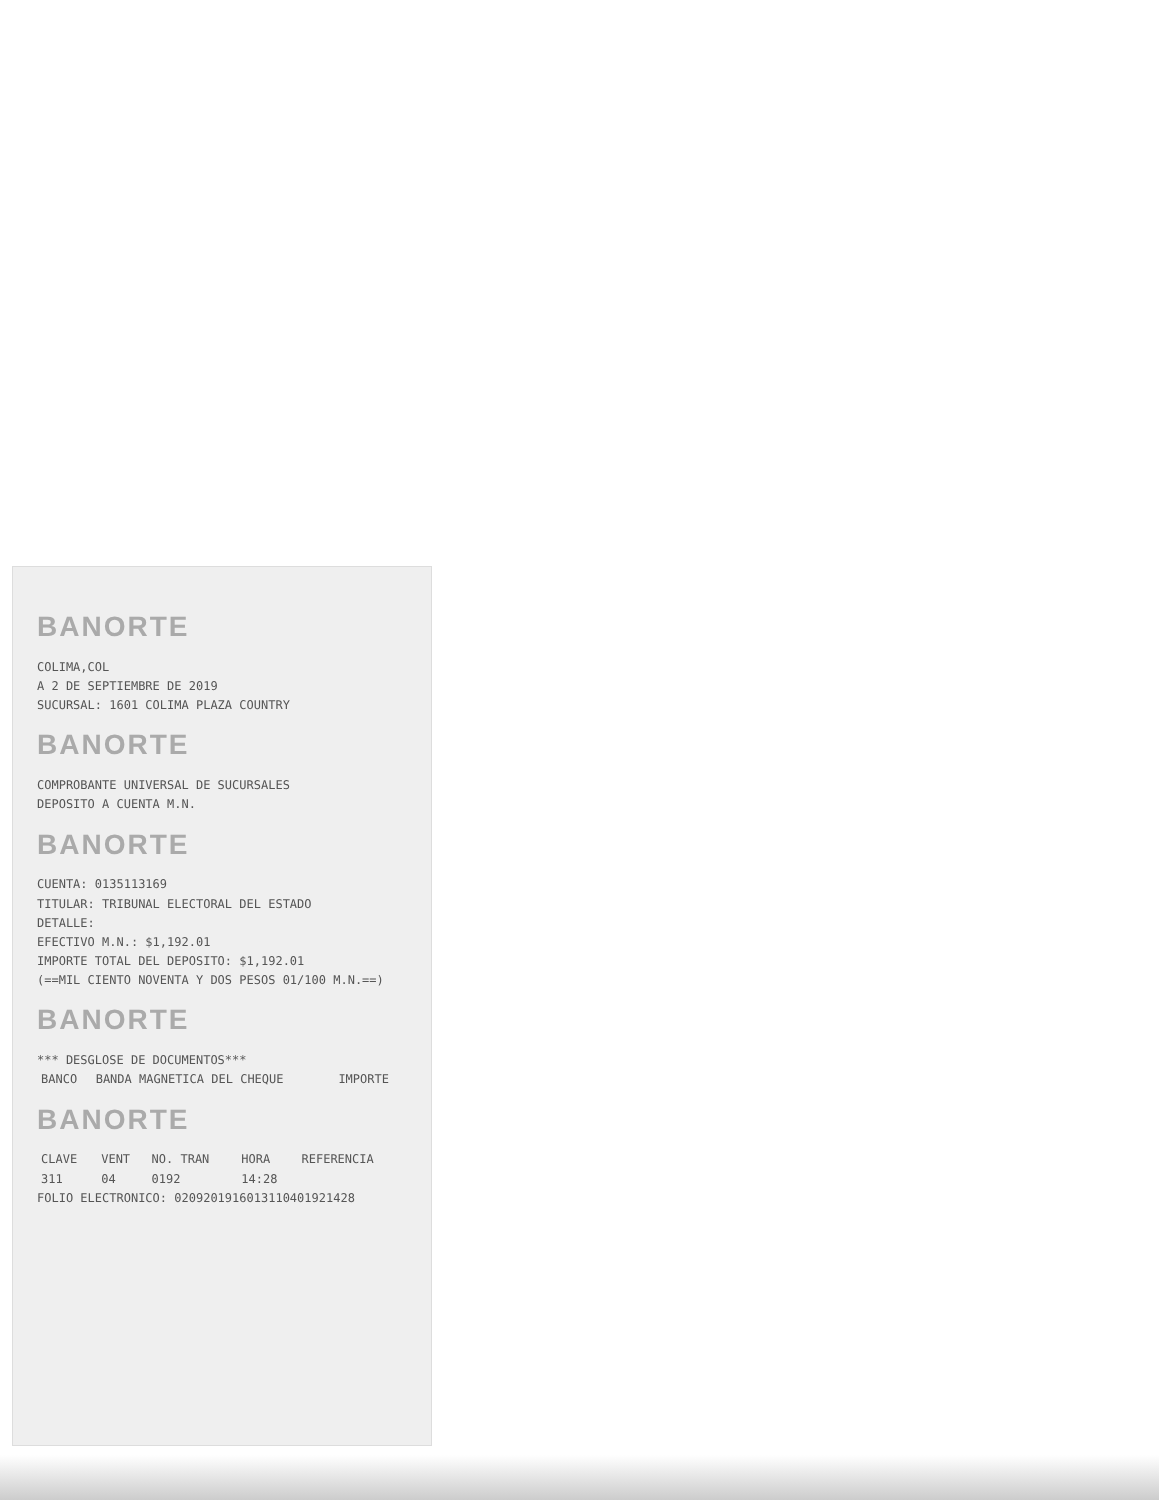BANORTE
COLIMA,COL
A 2 DE SEPTIEMBRE DE 2019
SUCURSAL: 1601 COLIMA PLAZA COUNTRY
BANORTE
COMPROBANTE UNIVERSAL DE SUCURSALES
DEPOSITO A CUENTA M.N.
BANORTE
CUENTA: 0135113169
TITULAR: TRIBUNAL ELECTORAL DEL ESTADO
DETALLE:
EFECTIVO M.N.: $1,192.01
IMPORTE TOTAL DEL DEPOSITO: $1,192.01
(==MIL CIENTO NOVENTA Y DOS PESOS 01/100 M.N.==)
BANORTE
*** DESGLOSE DE DOCUMENTOS***
| BANCO | BANDA MAGNETICA DEL CHEQUE | IMPORTE |
| --- | --- | --- |
BANORTE
| CLAVE | VENT | NO. TRAN | HORA | REFERENCIA |
| --- | --- | --- | --- | --- |
| 311 | 04 | 0192 | 14:28 | |
FOLIO ELECTRONICO: 0209201916013110401921428